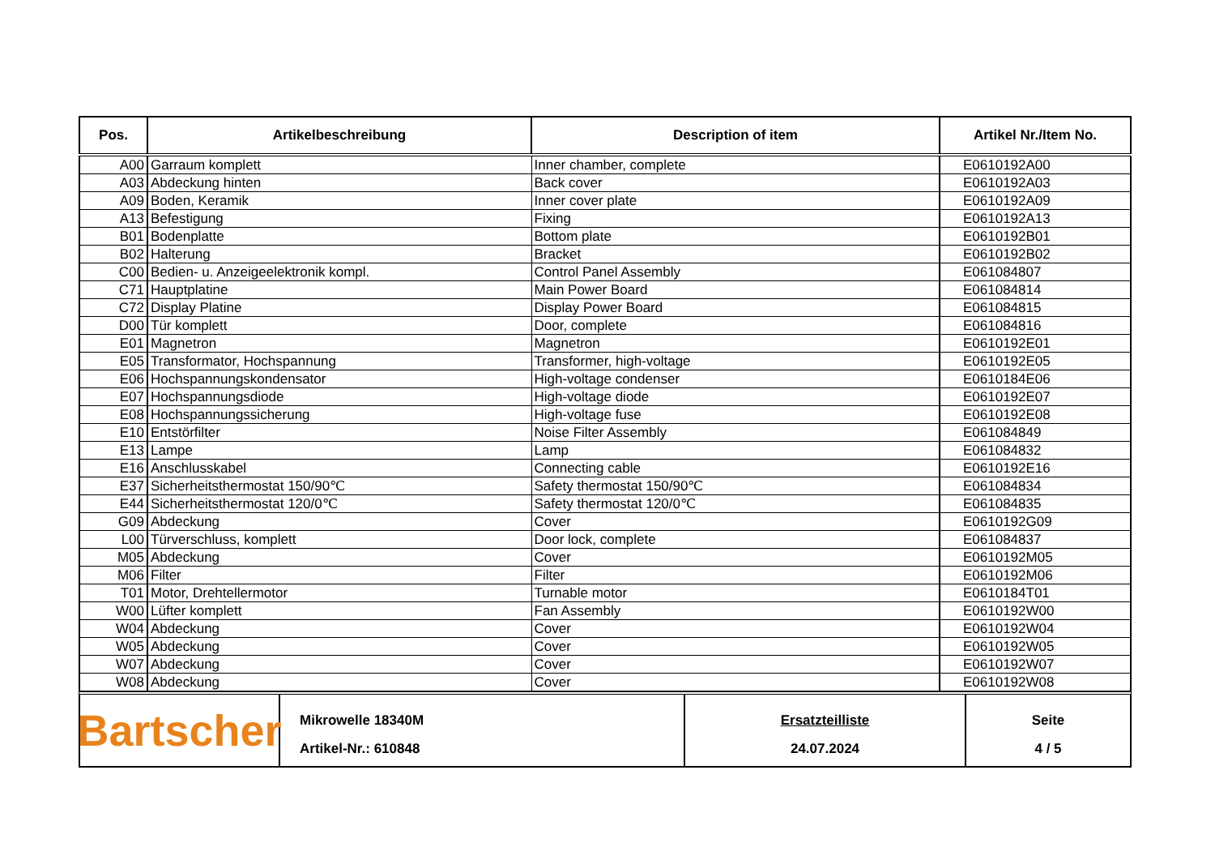| Pos. | Artikelbeschreibung | Description of item | Artikel Nr./Item No. |
| --- | --- | --- | --- |
| A00 | Garraum komplett | Inner chamber, complete | E0610192A00 |
| A03 | Abdeckung hinten | Back cover | E0610192A03 |
| A09 | Boden, Keramik | Inner cover plate | E0610192A09 |
| A13 | Befestigung | Fixing | E0610192A13 |
| B01 | Bodenplatte | Bottom plate | E0610192B01 |
| B02 | Halterung | Bracket | E0610192B02 |
| C00 | Bedien- u. Anzeigeelektronik kompl. | Control Panel Assembly | E061084807 |
| C71 | Hauptplatine | Main Power Board | E061084814 |
| C72 | Display Platine | Display Power Board | E061084815 |
| D00 | Tür komplett | Door, complete | E061084816 |
| E01 | Magnetron | Magnetron | E0610192E01 |
| E05 | Transformator, Hochspannung | Transformer, high-voltage | E0610192E05 |
| E06 | Hochspannungskondensator | High-voltage condenser | E0610184E06 |
| E07 | Hochspannungsdiode | High-voltage diode | E0610192E07 |
| E08 | Hochspannungssicherung | High-voltage fuse | E0610192E08 |
| E10 | Entstörfilter | Noise Filter Assembly | E061084849 |
| E13 | Lampe | Lamp | E061084832 |
| E16 | Anschlusskabel | Connecting cable | E0610192E16 |
| E37 | Sicherheitsthermostat 150/90℃ | Safety thermostat 150/90℃ | E061084834 |
| E44 | Sicherheitsthermostat 120/0℃ | Safety thermostat 120/0℃ | E061084835 |
| G09 | Abdeckung | Cover | E0610192G09 |
| L00 | Türverschluss, komplett | Door lock, complete | E061084837 |
| M05 | Abdeckung | Cover | E0610192M05 |
| M06 | Filter | Filter | E0610192M06 |
| T01 | Motor, Drehtellermotor | Turnable motor | E0610184T01 |
| W00 | Lüfter komplett | Fan Assembly | E0610192W00 |
| W04 | Abdeckung | Cover | E0610192W04 |
| W05 | Abdeckung | Cover | E0610192W05 |
| W07 | Abdeckung | Cover | E0610192W07 |
| W08 | Abdeckung | Cover | E0610192W08 |
Bartscher
Mikrowelle 18340M
Artikel-Nr.: 610848
Ersatzteilliste
24.07.2024
Seite
4 / 5